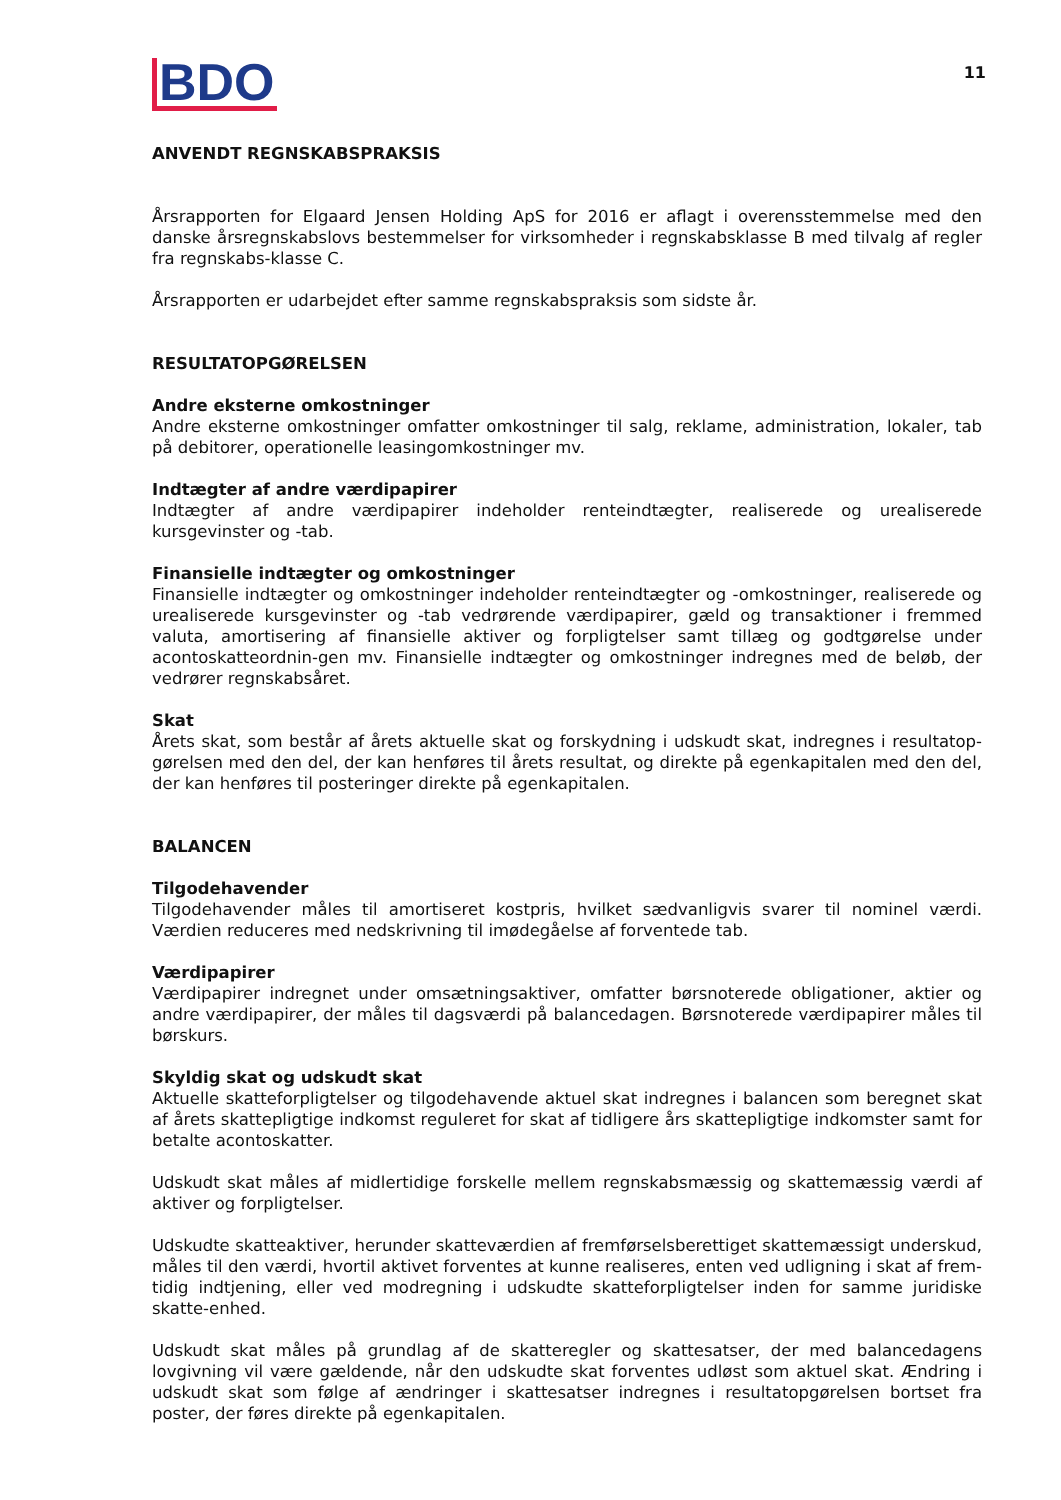BDO
11
ANVENDT REGNSKABSPRAKSIS
Årsrapporten for Elgaard Jensen Holding ApS for 2016 er aflagt i overensstemmelse med den danske årsregnskabslovs bestemmelser for virksomheder i regnskabsklasse B med tilvalg af regler fra regnskabs-klasse C.
Årsrapporten er udarbejdet efter samme regnskabspraksis som sidste år.
RESULTATOPGØRELSEN
Andre eksterne omkostninger
Andre eksterne omkostninger omfatter omkostninger til salg, reklame, administration, lokaler, tab på debitorer, operationelle leasingomkostninger mv.
Indtægter af andre værdipapirer
Indtægter af andre værdipapirer indeholder renteindtægter, realiserede og urealiserede kursgevinster og -tab.
Finansielle indtægter og omkostninger
Finansielle indtægter og omkostninger indeholder renteindtægter og -omkostninger, realiserede og urealiserede kursgevinster og -tab vedrørende værdipapirer, gæld og transaktioner i fremmed valuta, amortisering af finansielle aktiver og forpligtelser samt tillæg og godtgørelse under acontoskatteordnin-gen mv. Finansielle indtægter og omkostninger indregnes med de beløb, der vedrører regnskabsåret.
Skat
Årets skat, som består af årets aktuelle skat og forskydning i udskudt skat, indregnes i resultatop-gørelsen med den del, der kan henføres til årets resultat, og direkte på egenkapitalen med den del, der kan henføres til posteringer direkte på egenkapitalen.
BALANCEN
Tilgodehavender
Tilgodehavender måles til amortiseret kostpris, hvilket sædvanligvis svarer til nominel værdi. Værdien reduceres med nedskrivning til imødegåelse af forventede tab.
Værdipapirer
Værdipapirer indregnet under omsætningsaktiver, omfatter børsnoterede obligationer, aktier og andre værdipapirer, der måles til dagsværdi på balancedagen. Børsnoterede værdipapirer måles til børskurs.
Skyldig skat og udskudt skat
Aktuelle skatteforpligtelser og tilgodehavende aktuel skat indregnes i balancen som beregnet skat af årets skattepligtige indkomst reguleret for skat af tidligere års skattepligtige indkomster samt for betalte acontoskatter.
Udskudt skat måles af midlertidige forskelle mellem regnskabsmæssig og skattemæssig værdi af aktiver og forpligtelser.
Udskudte skatteaktiver, herunder skatteværdien af fremførselsberettiget skattemæssigt underskud, måles til den værdi, hvortil aktivet forventes at kunne realiseres, enten ved udligning i skat af frem-tidig indtjening, eller ved modregning i udskudte skatteforpligtelser inden for samme juridiske skatte-enhed.
Udskudt skat måles på grundlag af de skatteregler og skattesatser, der med balancedagens lovgivning vil være gældende, når den udskudte skat forventes udløst som aktuel skat. Ændring i udskudt skat som følge af ændringer i skattesatser indregnes i resultatopgørelsen bortset fra poster, der føres direkte på egenkapitalen.